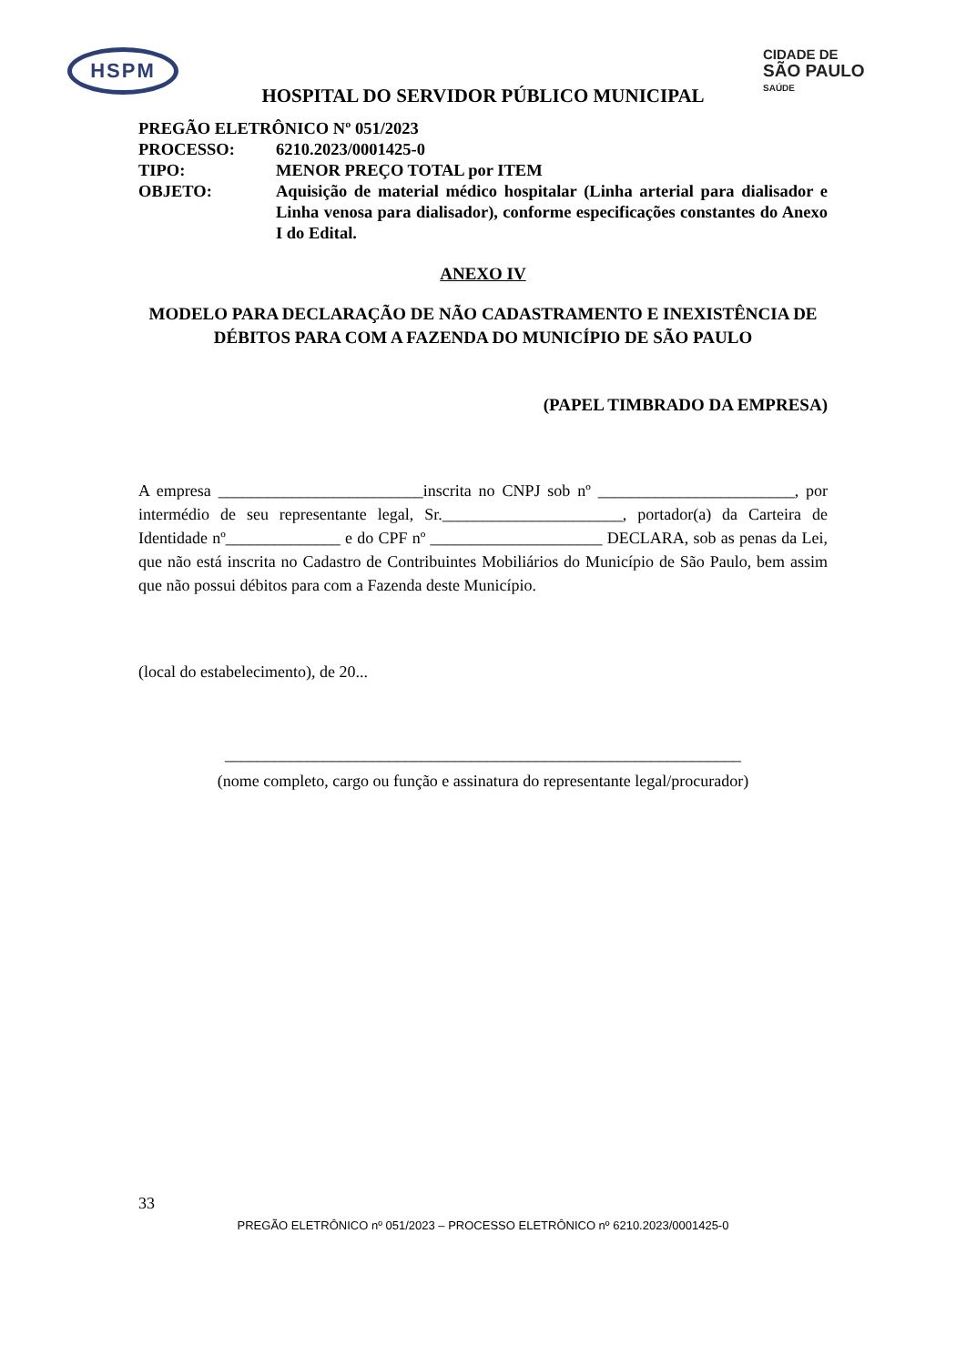HSPM
CIDADE DE
SÃO PAULO
SAÚDE
HOSPITAL DO SERVIDOR PÚBLICO MUNICIPAL
| PREGÃO ELETRÔNICO Nº 051/2023 | |
| PROCESSO: | 6210.2023/0001425-0 |
| TIPO: | MENOR PREÇO TOTAL por ITEM |
| OBJETO: | Aquisição de material médico hospitalar (Linha arterial para dialisador e Linha venosa para dialisador), conforme especificações constantes do Anexo I do Edital. |
ANEXO IV
MODELO PARA DECLARAÇÃO DE NÃO CADASTRAMENTO E INEXISTÊNCIA DE DÉBITOS PARA COM A FAZENDA DO MUNICÍPIO DE SÃO PAULO
(PAPEL TIMBRADO DA EMPRESA)
A empresa _________________________inscrita no CNPJ sob nº ________________________, por intermédio de seu representante legal, Sr.______________________, portador(a) da Carteira de Identidade nº______________ e do CPF nº _____________________ DECLARA, sob as penas da Lei, que não está inscrita no Cadastro de Contribuintes Mobiliários do Município de São Paulo, bem assim que não possui débitos para com a Fazenda deste Município.
(local do estabelecimento), de 20...
_______________________________________________________________
(nome completo, cargo ou função e assinatura do representante legal/procurador)
33
PREGÃO ELETRÔNICO nº 051/2023 – PROCESSO ELETRÔNICO nº 6210.2023/0001425-0